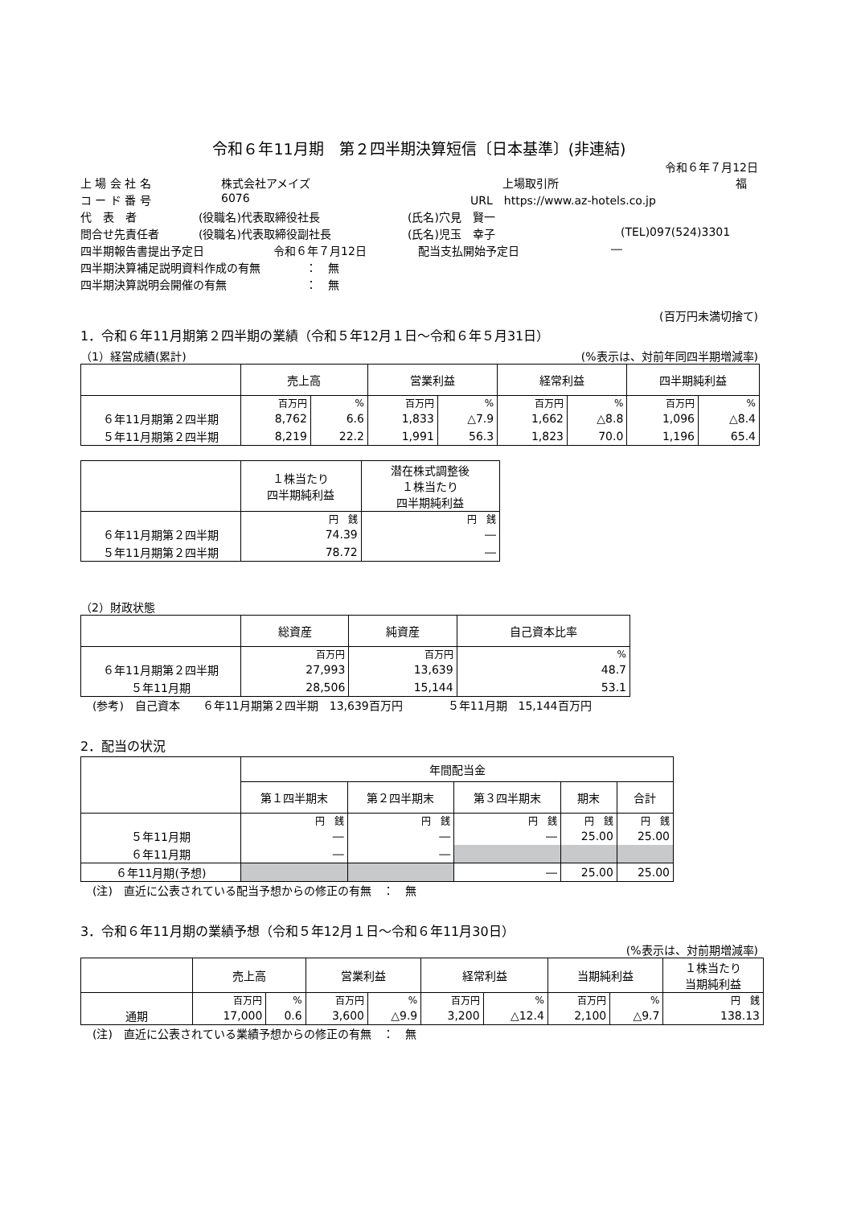令和６年11月期　第２四半期決算短信〔日本基準〕(非連結)
令和６年７月12日
上 場 会 社 名 株式会社アメイズ 上場取引所 福
コ ー ド 番 号 6076 URL　https://www.az-hotels.co.jp
代　表　者 (役職名)代表取締役社長 (氏名)穴見　賢一
問合せ先責任者 (役職名)代表取締役副社長 (氏名)児玉　幸子 (TEL)097(524)3301
四半期報告書提出予定日 令和６年７月12日 配当支払開始予定日 ―
四半期決算補足説明資料作成の有無 ：　無
四半期決算説明会開催の有無 ：　無
(百万円未満切捨て)
1．令和６年11月期第２四半期の業績（令和５年12月１日～令和６年５月31日）
（1）経営成績(累計) (%表示は、対前年同四半期増減率)
| | 売上高 | | 営業利益 | | 経常利益 | | 四半期純利益 | |
| --- | --- | --- | --- | --- | --- | --- | --- | --- |
| | 百万円 | % | 百万円 | % | 百万円 | % | 百万円 | % |
| ６年11月期第２四半期 | 8,762 | 6.6 | 1,833 | △7.9 | 1,662 | △8.8 | 1,096 | △8.4 |
| ５年11月期第２四半期 | 8,219 | 22.2 | 1,991 | 56.3 | 1,823 | 70.0 | 1,196 | 65.4 |
| | １株当たり 四半期純利益 | 潜在株式調整後 １株当たり 四半期純利益 |
| --- | --- | --- |
| | 円 銭 | 円 銭 |
| ６年11月期第２四半期 | 74.39 | ― |
| ５年11月期第２四半期 | 78.72 | ― |
（2）財政状態
| | 総資産 | 純資産 | 自己資本比率 |
| --- | --- | --- | --- |
| | 百万円 | 百万円 | % |
| ６年11月期第２四半期 | 27,993 | 13,639 | 48.7 |
| ５年11月期 | 28,506 | 15,144 | 53.1 |
(参考)　自己資本　　６年11月期第２四半期　13,639百万円　　　　５年11月期　15,144百万円
2．配当の状況
| | 年間配当金 | | | | |
| --- | --- | --- | --- | --- | --- |
| | 第１四半期末 | 第２四半期末 | 第３四半期末 | 期末 | 合計 |
| | 円 銭 | 円 銭 | 円 銭 | 円 銭 | 円 銭 |
| ５年11月期 | ― | ― | ― | 25.00 | 25.00 |
| ６年11月期 | ― | ― | | | |
| ６年11月期(予想) | | | ― | 25.00 | 25.00 |
(注)　直近に公表されている配当予想からの修正の有無　：　無
3．令和６年11月期の業績予想（令和５年12月１日～令和６年11月30日）
(%表示は、対前期増減率)
| | 売上高 | | 営業利益 | | 経常利益 | | 当期純利益 | | １株当たり 当期純利益 |
| --- | --- | --- | --- | --- | --- | --- | --- | --- | --- |
| | 百万円 | % | 百万円 | % | 百万円 | % | 百万円 | % | 円 銭 |
| 通期 | 17,000 | 0.6 | 3,600 | △9.9 | 3,200 | △12.4 | 2,100 | △9.7 | 138.13 |
(注)　直近に公表されている業績予想からの修正の有無　：　無